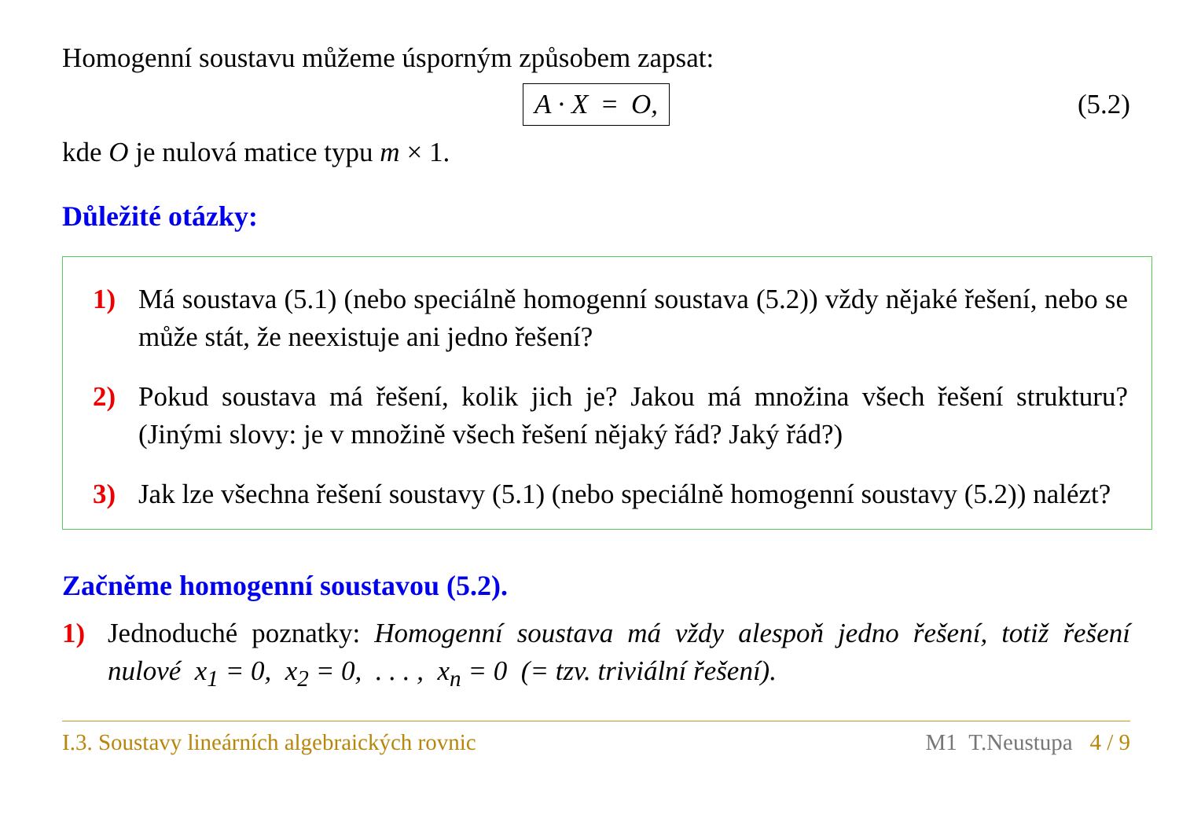Homogenní soustavu můžeme úsporným způsobem zapsat:
A · X = O, (5.2)
kde O je nulová matice typu m × 1.
Důležité otázky:
1) Má soustava (5.1) (nebo speciálně homogenní soustava (5.2)) vždy nějaké řešení, nebo se může stát, že neexistuje ani jedno řešení?
2) Pokud soustava má řešení, kolik jich je? Jakou má množina všech řešení strukturu? (Jinými slovy: je v množině všech řešení nějaký řád? Jaký řád?)
3) Jak lze všechna řešení soustavy (5.1) (nebo speciálně homogenní soustavy (5.2)) nalézt?
Začněme homogenní soustavou (5.2).
1) Jednoduché poznatky: Homogenní soustava má vždy alespoň jedno řešení, totiž řešení nulové x<sub>1</sub> = 0, x<sub>2</sub> = 0, . . . , x<sub>n</sub> = 0 (= tzv. triviální řešení).
I.3. Soustavy lineárních algebraických rovnic M1 T.Neustupa 4 / 9